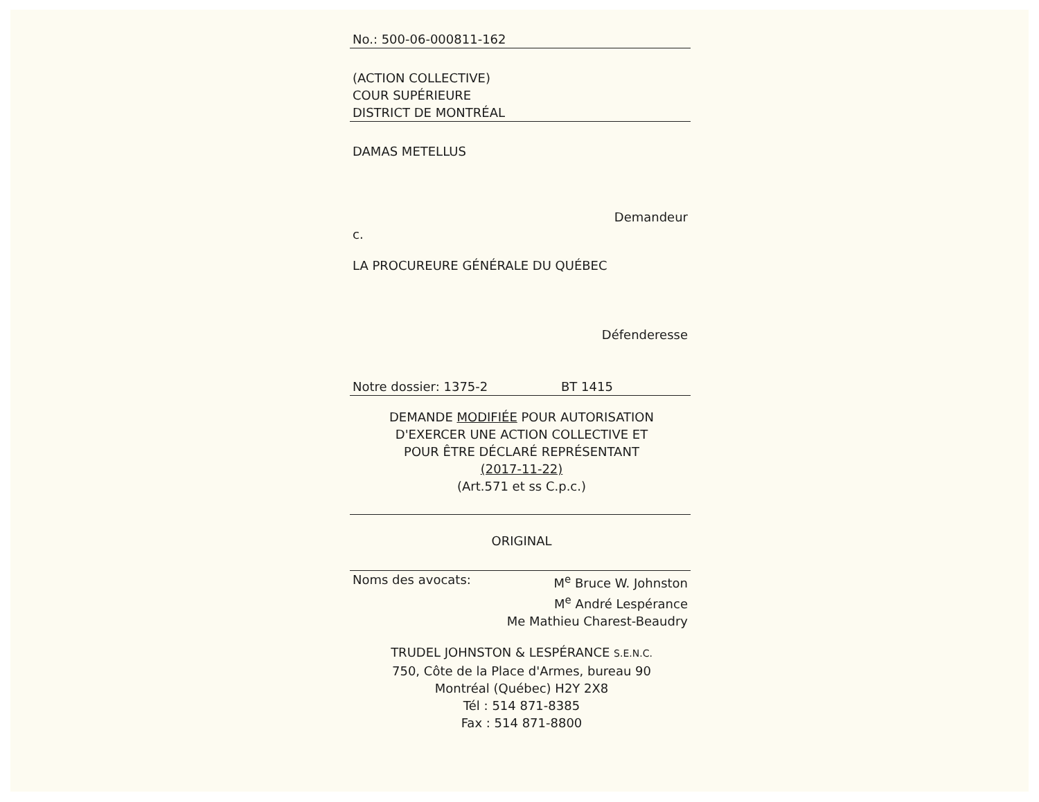No.: 500-06-000811-162
(ACTION COLLECTIVE)
COUR SUPÉRIEURE
DISTRICT DE MONTRÉAL
DAMAS METELLUS
Demandeur
c.
LA PROCUREURE GÉNÉRALE DU QUÉBEC
Défenderesse
Notre dossier: 1375-2 BT 1415
DEMANDE MODIFIÉE POUR AUTORISATION
D'EXERCER UNE ACTION COLLECTIVE ET
POUR ÊTRE DÉCLARÉ REPRÉSENTANT
(2017-11-22)
(Art.571 et ss C.p.c.)
ORIGINAL
Noms des avocats: M<sup>e</sup> Bruce W. Johnston
M<sup>e</sup> André Lespérance
Me Mathieu Charest-Beaudry
TRUDEL JOHNSTON & LESPÉRANCE S.E.N.C.
750, Côte de la Place d'Armes, bureau 90
Montréal (Québec) H2Y 2X8
Tél : 514 871-8385
Fax : 514 871-8800